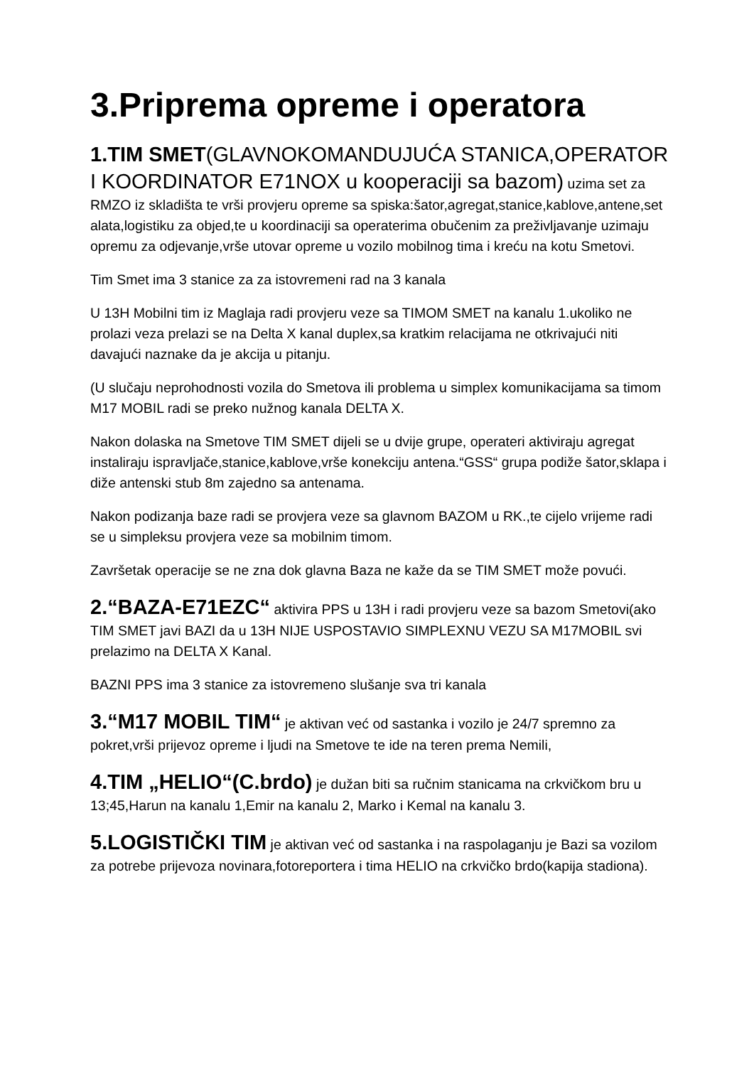3.Priprema opreme i operatora
1.TIM SMET(GLAVNOKOMANDUJUĆA STANICA,OPERATOR I KOORDINATOR E71NOX u kooperaciji sa bazom) uzima set za RMZO iz skladišta te vrši provjeru opreme sa spiska:šator,agregat,stanice,kablove,antene,set alata,logistiku za objed,te u koordinaciji sa operaterima obučenim za preživljavanje uzimaju opremu za odjevanje,vrše utovar opreme u vozilo mobilnog tima i kreću na kotu Smetovi.
Tim Smet ima 3 stanice za za istovremeni rad na 3 kanala
U 13H Mobilni tim iz Maglaja radi provjeru veze sa TIMOM SMET na kanalu 1.ukoliko ne prolazi veza prelazi se na Delta X kanal duplex,sa kratkim relacijama ne otkrivajući niti davajući naznake da je akcija u pitanju.
(U slučaju neprohodnosti vozila do Smetova ili problema u simplex komunikacijama sa timom M17 MOBIL radi se preko nužnog kanala DELTA X.
Nakon dolaska na Smetove TIM SMET dijeli se u dvije grupe, operateri aktiviraju agregat instaliraju ispravljače,stanice,kablove,vrše konekciju antena.“GSS“ grupa podiže šator,sklapa i diže antenski stub 8m zajedno sa antenama.
Nakon podizanja baze radi se provjera veze sa glavnom BAZOM u RK.,te cijelo vrijeme radi se u simpleksu provjera veze sa mobilnim timom.
Završetak operacije se ne zna dok glavna Baza ne kaže da se TIM SMET može povući.
2.“BAZA-E71EZC“ aktivira PPS u 13H i radi provjeru veze sa bazom Smetovi(ako TIM SMET javi BAZI da u 13H NIJE USPOSTAVIO SIMPLEXNU VEZU SA M17MOBIL svi prelazimo na DELTA X Kanal.
BAZNI PPS ima 3 stanice za istovremeno slušanje sva tri kanala
3.“M17 MOBIL TIM“ je aktivan već od sastanka i vozilo je 24/7 spremno za pokret,vrši prijevoz opreme i ljudi na Smetove te ide na teren prema Nemili,
4.TIM „HELIO“(C.brdo) je dužan biti sa ručnim stanicama na crkvičkom bru u 13;45,Harun na kanalu 1,Emir na kanalu 2, Marko i Kemal na kanalu 3.
5.LOGISTIČKI TIM je aktivan već od sastanka i na raspolaganju je Bazi sa vozilom za potrebe prijevoza novinara,fotoreportera i tima HELIO na crkvičko brdo(kapija stadiona).